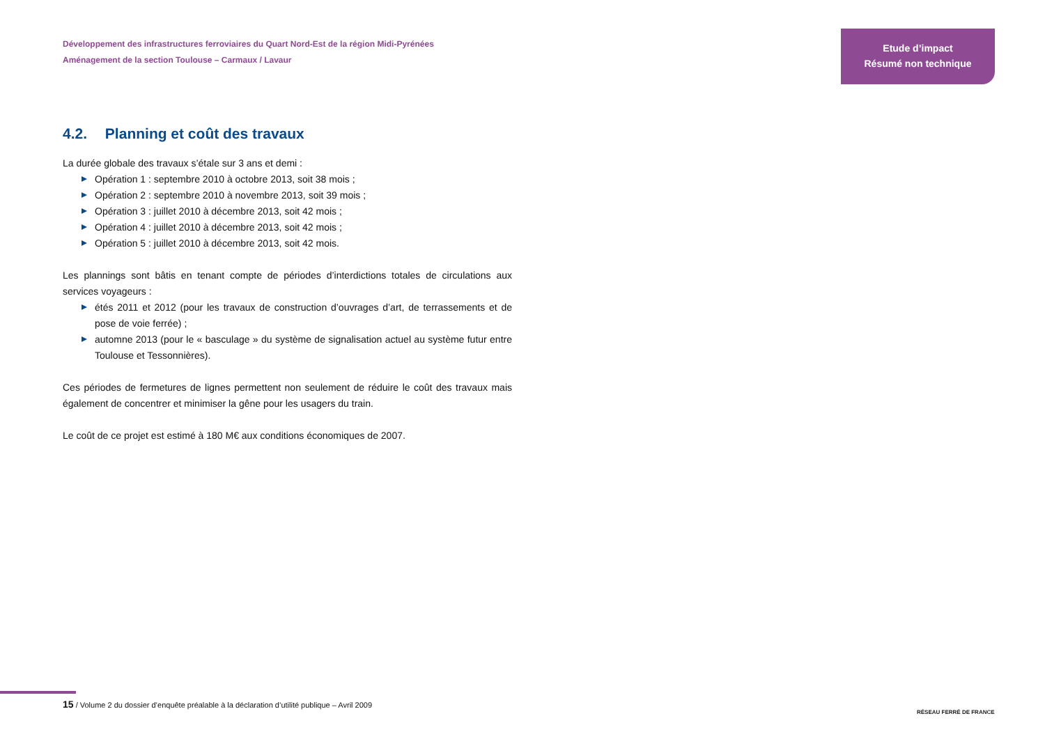Développement des infrastructures ferroviaires du Quart Nord-Est de la région Midi-Pyrénées
Aménagement de la section Toulouse – Carmaux / Lavaur
Etude d’impact
Résumé non technique
4.2. Planning et coût des travaux
La durée globale des travaux s’étale sur 3 ans et demi :
Opération 1 : septembre 2010 à octobre 2013, soit 38 mois ;
Opération 2 : septembre 2010 à novembre 2013, soit 39 mois ;
Opération 3 : juillet 2010 à décembre 2013, soit 42 mois ;
Opération 4 : juillet 2010 à décembre 2013, soit 42 mois ;
Opération 5 : juillet 2010 à décembre 2013, soit 42 mois.
Les plannings sont bâtis en tenant compte de périodes d’interdictions totales de circulations aux services voyageurs :
étés 2011 et 2012 (pour les travaux de construction d’ouvrages d’art, de terrassements et de pose de voie ferrée) ;
automne 2013 (pour le « basculage » du système de signalisation actuel au système futur entre Toulouse et Tessonnières).
Ces périodes de fermetures de lignes permettent non seulement de réduire le coût des travaux mais également de concentrer et minimiser la gêne pour les usagers du train.
Le coût de ce projet est estimé à 180 M€ aux conditions économiques de 2007.
15 / Volume 2 du dossier d’enquête préalable à la déclaration d’utilité publique – Avril 2009
RÉSEAU FERRÉ DE FRANCE